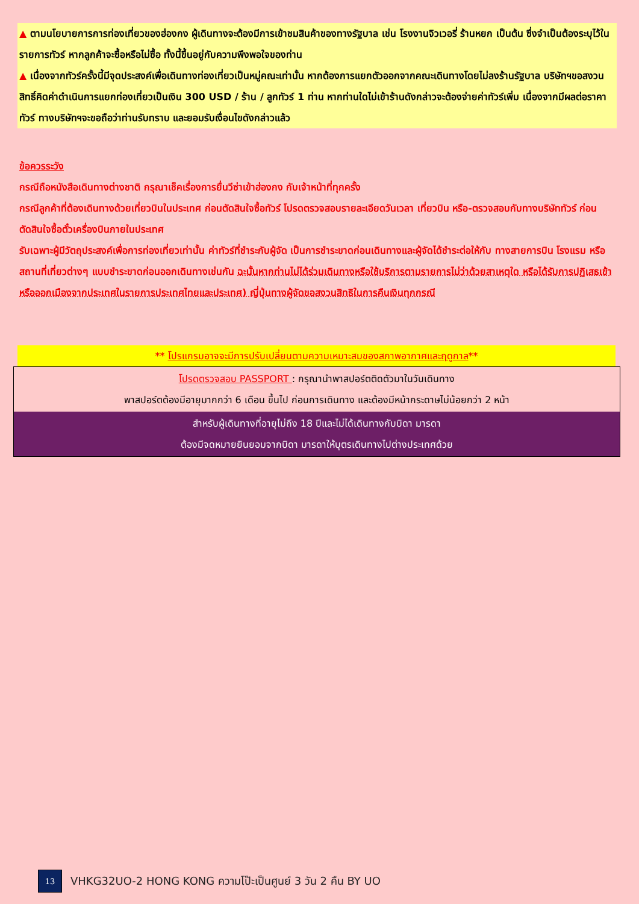▲ ตามนโยบายการการท่องเที่ยวของฮ่องกง ผู้เดินทางจะต้องมีการเข้าชมสินค้าของทางรัฐบาล เช่น โรงงานจิวเวอรี่ ร้านหยก เป็นต้น ซึ่งจำเป็นต้องระบุไว้ในรายการทัวร์ หากลูกค้าจะซื้อหรือไม่ซื้อ ทั้งนี้ขึ้นอยู่กับความพึงพอใจของท่าน
▲ เนื่องจากทัวร์ครั้งนี้มีจุดประสงค์เพื่อเดินทางท่องเที่ยวเป็นหมู่คณะเท่านั้น หากต้องการแยกตัวออกจากคณะเดินทางโดยไม่ลงร้านรัฐบาล บริษัทฯขอสงวนสิทธิ์คิดค่าดำเนินการแยกท่องเที่ยวเป็นเงิน 300 USD / ร้าน / ลูกทัวร์ 1 ท่าน หากท่านใดไม่เข้าร้านดังกล่าวจะต้องจ่ายค่าทัวร์เพิ่ม เนื่องจากมีผลต่อราคาทัวร์ ทางบริษัทฯจะขอถือว่าท่านรับทราบ และยอมรับเงื่อนไขดังกล่าวแล้ว
ข้อควรระวัง
กรณีถือหนังสือเดินทางต่างชาติ กรุณาเช็คเรื่องการยื่นวีซ่าเข้าฮ่องกง กับเจ้าหน้าที่ทุกครั้ง
กรณีลูกค้าที่ต้องเดินทางด้วยเที่ยวบินในประเทศ ก่อนตัดสินใจซื้อทัวร์ โปรดตรวจสอบรายละเอียดวันเวลา เที่ยวบิน หรือ-ตรวจสอบกับทางบริษัททัวร์ ก่อนตัดสินใจซื้อตั๋วเครื่องบินภายในประเทศ
รับเฉพาะผู้มีวัตถุประสงค์เพื่อการท่องเที่ยวเท่านั้น ค่าทัวร์ที่ชำระกับผู้จัด เป็นการชำระขาดก่อนเดินทางและผู้จัดได้ชำระต่อให้กับ ทางสายการบิน โรงแรม หรือสถานที่เที่ยวต่างๆ แบบชำระขาดก่อนออกเดินทางเช่นกัน ฉะนั้นหากท่านไม่ได้ร่วมเดินทางหรือใช้บริการตามรายการไม่ว่าด้วยสาเหตุใด หรือได้รับการปฏิเสธเข้าหรือออกเมืองจากประเทศในรายการประเทศไทยและประเทศ) ญี่ปุ่นทางผู้จัดขอสงวนสิทธิในการคืนเงินทุกกรณี
** โปรแกรมอาจจะมีการปรับเปลี่ยนตามความเหมาะสมของสภาพอากาศและฤดูกาล**
โปรดตรวจสอบ PASSPORT : กรุณานำพาสปอร์ตติดตัวมาในวันเดินทาง
พาสปอร์ตต้องมีอายุมากกว่า 6 เดือน ขึ้นไป ก่อนการเดินทาง และต้องมีหน้ากระดาษไม่น้อยกว่า 2 หน้า
สำหรับผู้เดินทางที่อายุไม่ถึง 18 ปีและไม่ได้เดินทางกับบิดา มารดา
ต้องมีจดหมายยินยอมจากบิดา มารดาให้บุตรเดินทางไปต่างประเทศด้วย
13
VHKG32UO-2 HONG KONG ความโป๊ะเป็นศูนย์ 3 วัน 2 คืน BY UO